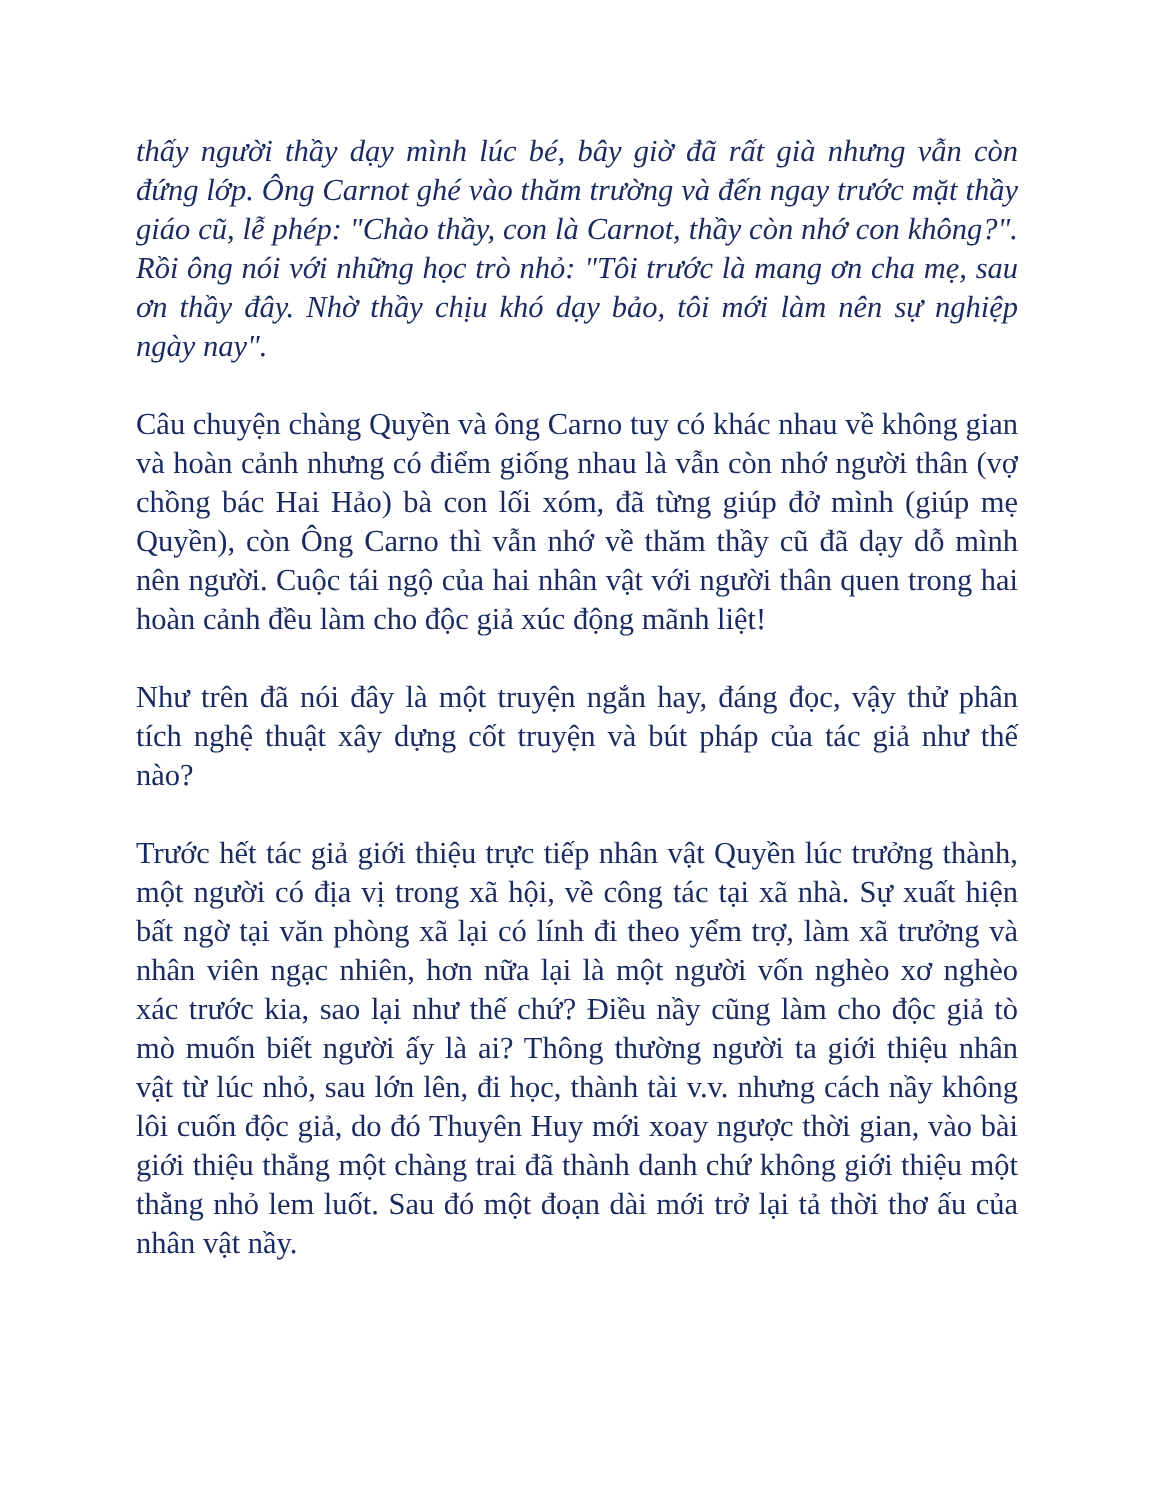thấy người thầy dạy mình lúc bé, bây giờ đã rất già nhưng vẫn còn đứng lớp. Ông Carnot ghé vào thăm trường và đến ngay trước mặt thầy giáo cũ, lễ phép: "Chào thầy, con là Carnot, thầy còn nhớ con không?". Rồi ông nói với những học trò nhỏ: "Tôi trước là mang ơn cha mẹ, sau ơn thầy đây. Nhờ thầy chịu khó dạy bảo, tôi mới làm nên sự nghiệp ngày nay".
Câu chuyện chàng Quyền và ông Carno tuy có khác nhau về không gian và hoàn cảnh nhưng có điểm giống nhau là vẫn còn nhớ người thân (vợ chồng bác Hai Hảo) bà con lối xóm, đã từng giúp đở mình (giúp mẹ Quyền), còn Ông Carno thì vẫn nhớ về thăm thầy cũ đã dạy dỗ mình nên người. Cuộc tái ngộ của hai nhân vật với người thân quen trong hai hoàn cảnh đều làm cho độc giả xúc động mãnh liệt!
Như trên đã nói đây là một truyện ngắn hay, đáng đọc, vậy thử phân tích nghệ thuật xây dựng cốt truyện và bút pháp của tác giả như thế nào?
Trước hết tác giả giới thiệu trực tiếp nhân vật Quyền lúc trưởng thành, một người có địa vị trong xã hội, về công tác tại xã nhà. Sự xuất hiện bất ngờ tại văn phòng xã lại có lính đi theo yểm trợ, làm xã trưởng và nhân viên ngạc nhiên, hơn nữa lại là một người vốn nghèo xơ nghèo xác trước kia, sao lại như thế chứ? Điều nầy cũng làm cho độc giả tò mò muốn biết người ấy là ai? Thông thường người ta giới thiệu nhân vật từ lúc nhỏ, sau lớn lên, đi học, thành tài v.v. nhưng cách nầy không lôi cuốn độc giả, do đó Thuyên Huy mới xoay ngược thời gian, vào bài giới thiệu thẳng một chàng trai đã thành danh chứ không giới thiệu một thằng nhỏ lem luốt. Sau đó một đoạn dài mới trở lại tả thời thơ ấu của nhân vật nầy.